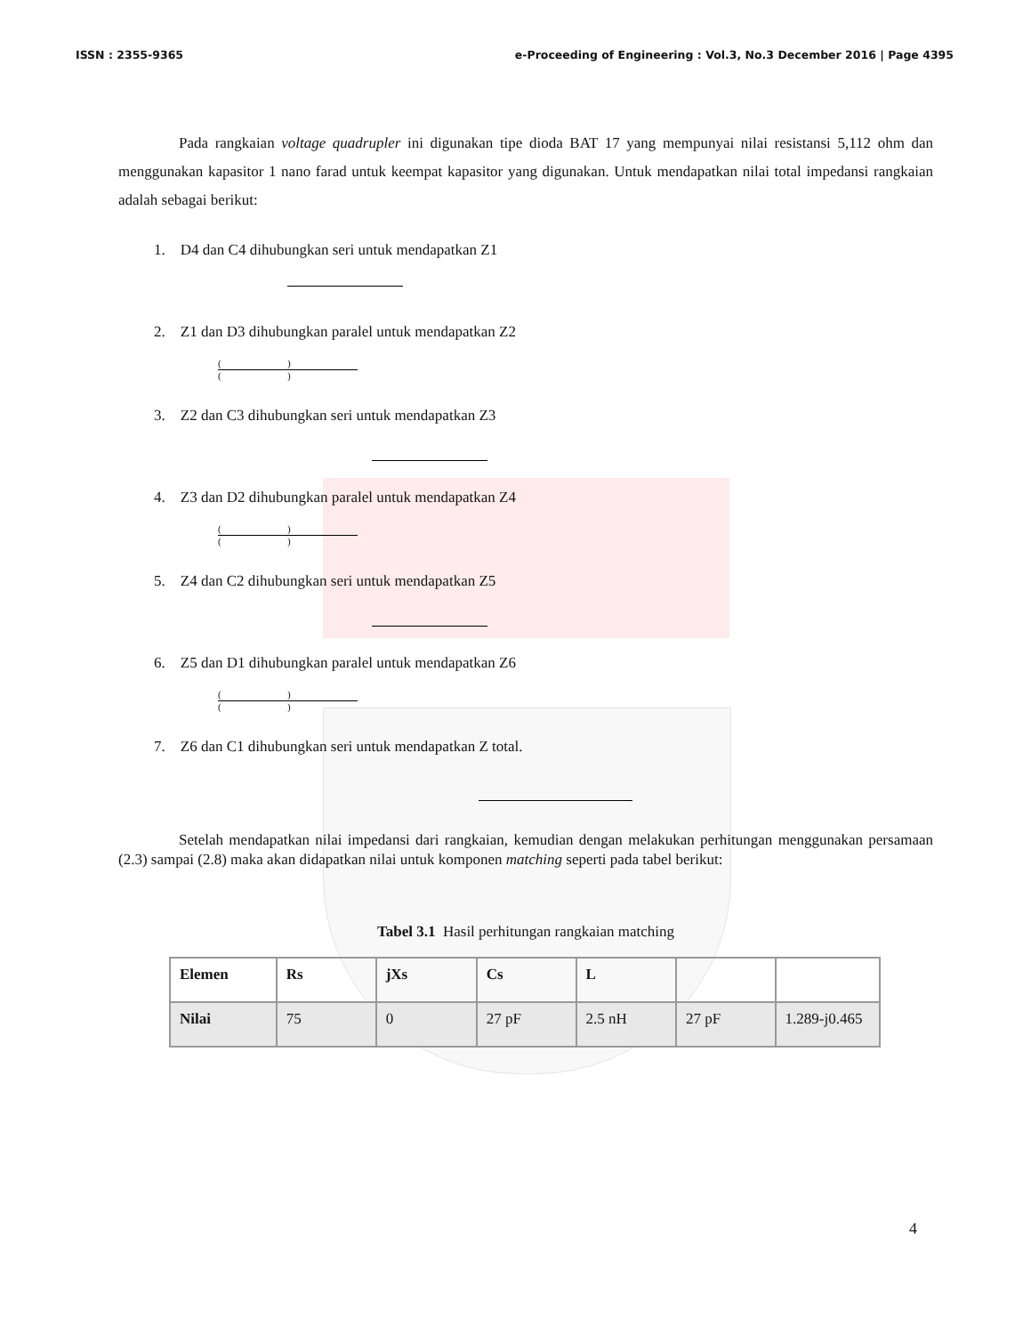ISSN : 2355-9365 e-Proceeding of Engineering : Vol.3, No.3 December 2016 | Page 4395
Pada rangkaian voltage quadrupler ini digunakan tipe dioda BAT 17 yang mempunyai nilai resistansi 5,112 ohm dan menggunakan kapasitor 1 nano farad untuk keempat kapasitor yang digunakan. Untuk mendapatkan nilai total impedansi rangkaian adalah sebagai berikut:
1. D4 dan C4 dihubungkan seri untuk mendapatkan Z1
2. Z1 dan D3 dihubungkan paralel untuk mendapatkan Z2
( )
( )
3. Z2 dan C3 dihubungkan seri untuk mendapatkan Z3
4. Z3 dan D2 dihubungkan paralel untuk mendapatkan Z4
( )
( )
5. Z4 dan C2 dihubungkan seri untuk mendapatkan Z5
6. Z5 dan D1 dihubungkan paralel untuk mendapatkan Z6
( )
( )
7. Z6 dan C1 dihubungkan seri untuk mendapatkan Z total.
Setelah mendapatkan nilai impedansi dari rangkaian, kemudian dengan melakukan perhitungan menggunakan persamaan (2.3) sampai (2.8) maka akan didapatkan nilai untuk komponen matching seperti pada tabel berikut:
Tabel 3.1 Hasil perhitungan rangkaian matching
| Elemen | Rs | jXs | Cs | L | | |
| --- | --- | --- | --- | --- | --- | --- |
| Nilai | 75 | 0 | 27 pF | 2.5 nH | 27 pF | 1.289-j0.465 |
4